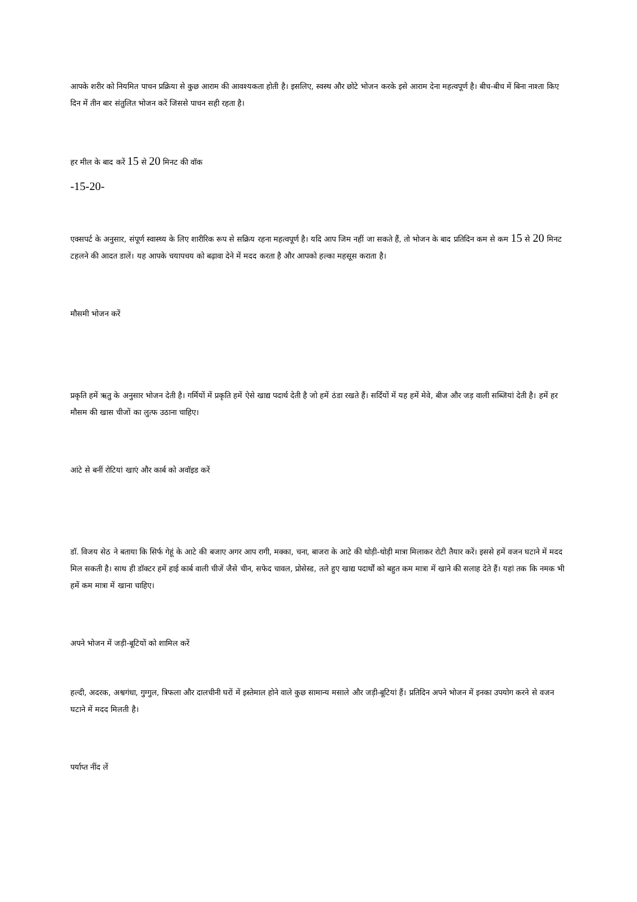आपके शरीर को नियमित पाचन प्रक्रिया से कुछ आराम की आवश्यकता होती है। इसलिए, स्वस्थ और छोटे भोजन करके इसे आराम देना महत्वपूर्ण है। बीच-बीच में बिना नाश्ता किए दिन में तीन बार संतुलित भोजन करें जिससे पाचन सही रहता है।
हर मील के बाद करें 15 से 20 मिनट की वॉक
-15-20-
एक्सपर्ट के अनुसार, संपूर्ण स्वास्थ्य के लिए शारीरिक रूप से सक्रिय रहना महत्वपूर्ण है। यदि आप जिम नहीं जा सकते हैं, तो भोजन के बाद प्रतिदिन कम से कम 15 से 20 मिनट टहलने की आदत डालें। यह आपके चयापचय को बढ़ावा देने में मदद करता है और आपको हल्का महसूस कराता है।
मौसमी भोजन करें
प्रकृति हमें ऋतु के अनुसार भोजन देती है। गर्मियों में प्रकृति हमें ऐसे खाद्य पदार्थ देती है जो हमें ठंडा रखते हैं। सर्दियों में यह हमें मेवे, बीज और जड़ वाली सब्जियां देती है। हमें हर मौसम की खास चीजों का लुत्फ उठाना चाहिए।
आंटे से बनीं रोटियां खाएं और कार्ब को अवॉइड करें
डॉ. विजय सेठ ने बताया कि सिर्फ गेहूं के आटे की बजाए अगर आप रागी, मक्का, चना, बाजरा के आटे की थोड़ी-थोड़ी मात्रा मिलाकर रोटी तैयार करें। इससे हमें वजन घटाने में मदद मिल सकती है। साथ ही डॉक्टर हमें हाई कार्ब वाली चीजें जैसे चीन, सफेद चावल, प्रोसेस्ड, तले हुए खाद्य पदार्थों को बहुत कम मात्रा में खाने की सलाह देते हैं। यहां तक कि नमक भी हमें कम मात्रा में खाना चाहिए।
अपने भोजन में जड़ी-बूटियों को शामिल करें
हल्दी, अदरक, अश्वगंधा, गुग्गुल, त्रिफला और दालचीनी घरों में इस्तेमाल होने वाले कुछ सामान्य मसाले और जड़ी-बूटियां हैं। प्रतिदिन अपने भोजन में इनका उपयोग करने से वजन घटाने में मदद मिलती है।
पर्याप्त नींद लें